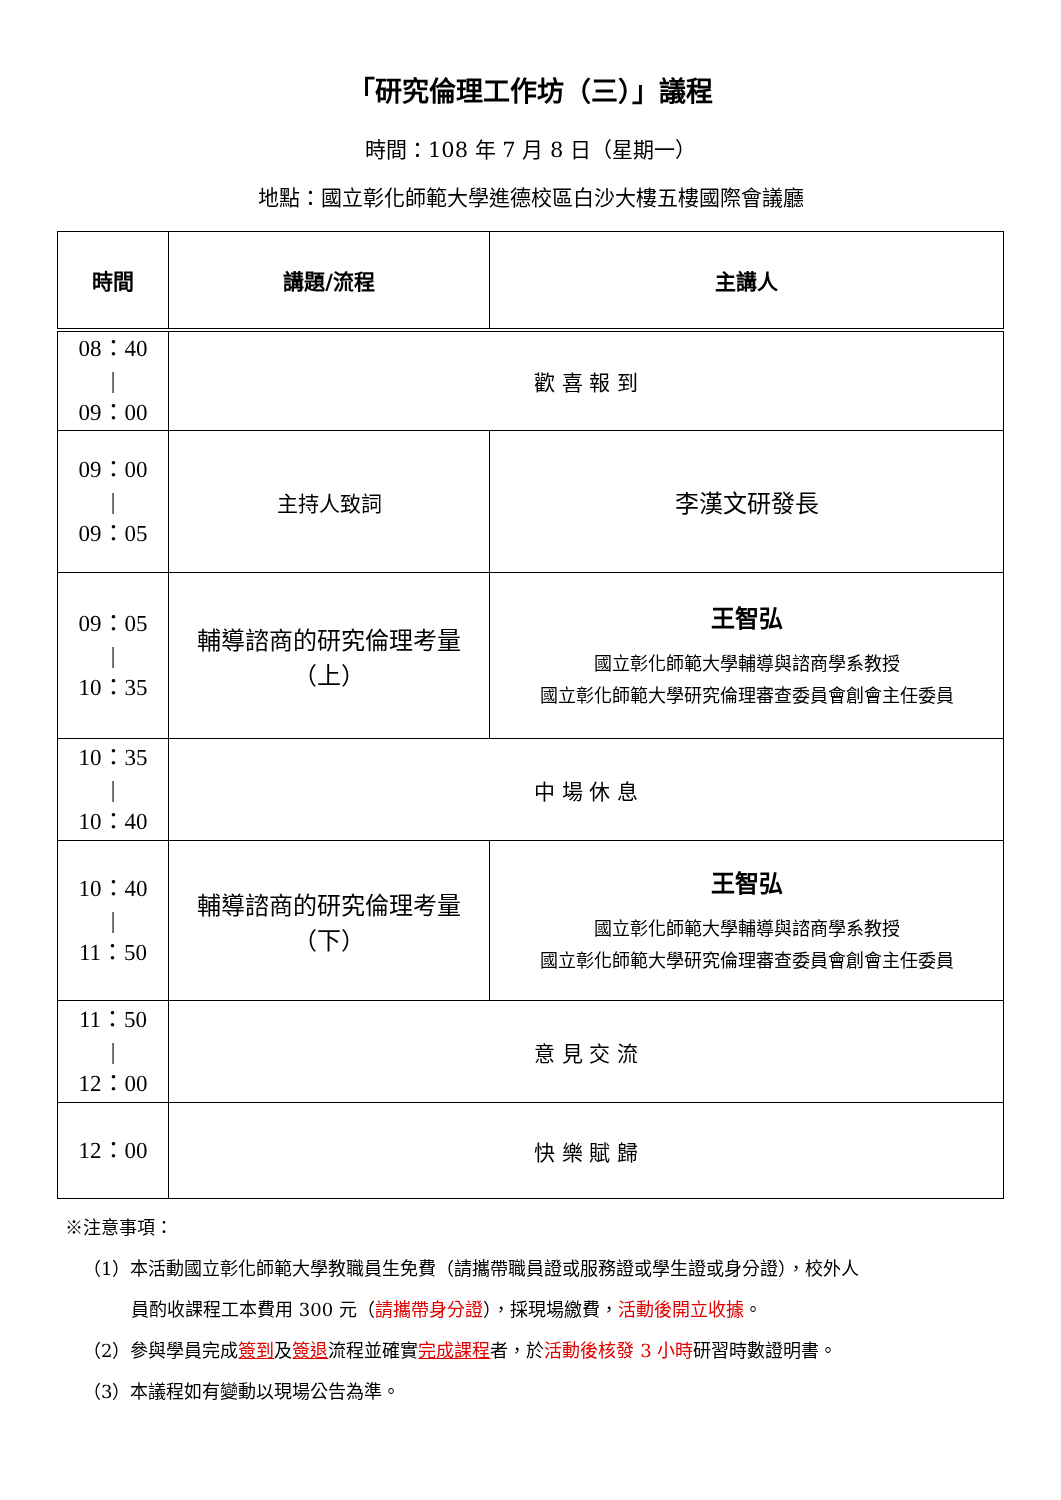「研究倫理工作坊（三）」議程
時間：108 年 7 月 8 日（星期一）
地點：國立彰化師範大學進德校區白沙大樓五樓國際會議廳
| 時間 | 講題/流程 | 主講人 |
| --- | --- | --- |
| 08：40 / 09：00 | 歡 喜 報 到 | |
| 09：00 / 09：05 | 主持人致詞 | 李漢文研發長 |
| 09：05 / 10：35 | 輔導諮商的研究倫理考量 （上） | 王智弘 國立彰化師範大學輔導與諮商學系教授 國立彰化師範大學研究倫理審查委員會創會主任委員 |
| 10：35 / 10：40 | 中 場 休 息 | |
| 10：40 / 11：50 | 輔導諮商的研究倫理考量 （下） | 王智弘 國立彰化師範大學輔導與諮商學系教授 國立彰化師範大學研究倫理審查委員會創會主任委員 |
| 11：50 / 12：00 | 意 見 交 流 | |
| 12：00 | 快 樂 賦 歸 | |
※注意事項：
（1）本活動國立彰化師範大學教職員生免費（請攜帶職員證或服務證或學生證或身分證），校外人
員酌收課程工本費用 300 元（請攜帶身分證），採現場繳費，活動後開立收據。
（2）參與學員完成簽到及簽退流程並確實完成課程者，於活動後核發 3 小時研習時數證明書。
（3）本議程如有變動以現場公告為準。